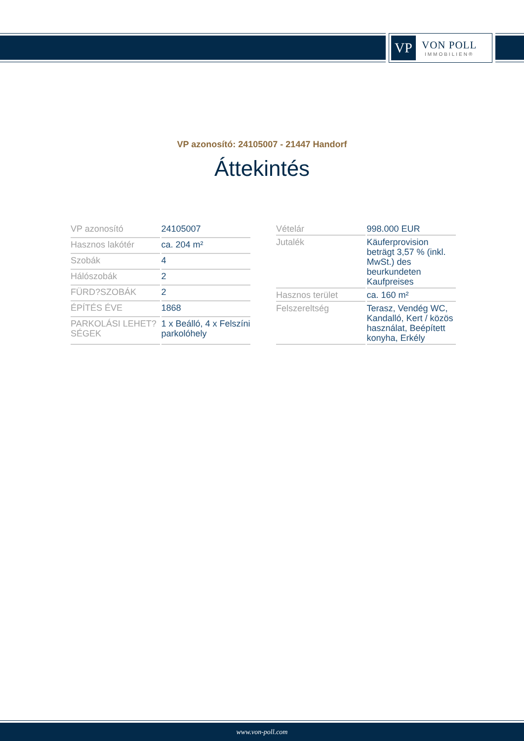VP
VON POLL
IMMOBILIEN®
VP azonosító: 24105007 - 21447 Handorf
Áttekintés
| VP azonosító | 24105007 |
| Hasznos lakótér | ca. 204 m² |
| Szobák | 4 |
| Hálószobák | 2 |
| FÜRD?SZOBÁK | 2 |
| ÉPÍTÉS ÉVE | 1868 |
| PARKOLÁSI LEHET?SÉGEK | 1 x Beálló, 4 x Felszíni parkolóhely |
| Vételár | 998.000 EUR |
| Jutalék | Käuferprovision beträgt 3,57 % (inkl. MwSt.) des beurkundeten Kaufpreises |
| Hasznos terület | ca. 160 m² |
| Felszereltség | Terasz, Vendég WC, Kandalló, Kert / közös használat, Beépített konyha, Erkély |
www.von-poll.com